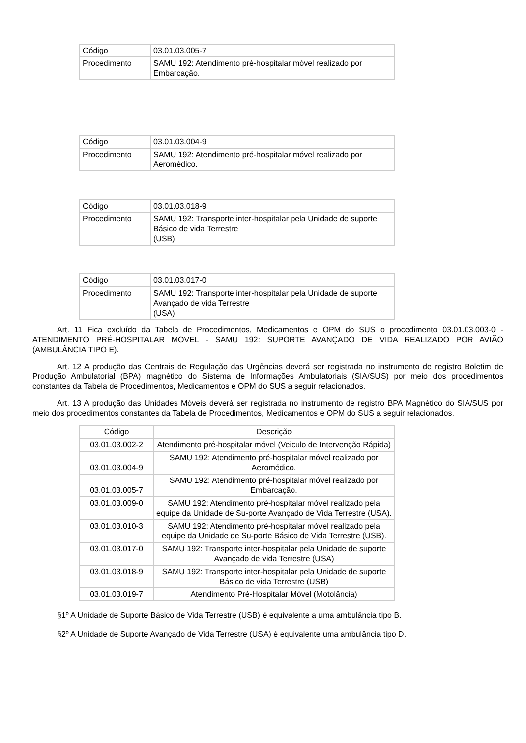| Código | 03.01.03.005-7 |
| Procedimento | SAMU 192: Atendimento pré-hospitalar móvel realizado por Embarcação. |
| Código | 03.01.03.004-9 |
| Procedimento | SAMU 192: Atendimento pré-hospitalar móvel realizado por Aeromédico. |
| Código | 03.01.03.018-9 |
| Procedimento | SAMU 192: Transporte inter-hospitalar pela Unidade de suporte Básico de vida Terrestre (USB) |
| Código | 03.01.03.017-0 |
| Procedimento | SAMU 192: Transporte inter-hospitalar pela Unidade de suporte Avançado de vida Terrestre (USA) |
Art. 11 Fica excluído da Tabela de Procedimentos, Medicamentos e OPM do SUS o procedimento 03.01.03.003-0 - ATENDIMENTO PRÉ-HOSPITALAR MOVEL - SAMU 192: SUPORTE AVANÇADO DE VIDA REALIZADO POR AVIÃO (AMBULÂNCIA TIPO E).
Art. 12 A produção das Centrais de Regulação das Urgências deverá ser registrada no instrumento de registro Boletim de Produção Ambulatorial (BPA) magnético do Sistema de Informações Ambulatoriais (SIA/SUS) por meio dos procedimentos constantes da Tabela de Procedimentos, Medicamentos e OPM do SUS a seguir relacionados.
Art. 13 A produção das Unidades Móveis deverá ser registrada no instrumento de registro BPA Magnético do SIA/SUS por meio dos procedimentos constantes da Tabela de Procedimentos, Medicamentos e OPM do SUS a seguir relacionados.
| Código | Descrição |
| --- | --- |
| 03.01.03.002-2 | Atendimento pré-hospitalar móvel (Veiculo de Intervenção Rápida) |
| 03.01.03.004-9 | SAMU 192: Atendimento pré-hospitalar móvel realizado por Aeromédico. |
| 03.01.03.005-7 | SAMU 192: Atendimento pré-hospitalar móvel realizado por Embarcação. |
| 03.01.03.009-0 | SAMU 192: Atendimento pré-hospitalar móvel realizado pela equipe da Unidade de Su-porte Avançado de Vida Terrestre (USA). |
| 03.01.03.010-3 | SAMU 192: Atendimento pré-hospitalar móvel realizado pela equipe da Unidade de Su-porte Básico de Vida Terrestre (USB). |
| 03.01.03.017-0 | SAMU 192: Transporte inter-hospitalar pela Unidade de suporte Avançado de vida Terrestre (USA) |
| 03.01.03.018-9 | SAMU 192: Transporte inter-hospitalar pela Unidade de suporte Básico de vida Terrestre (USB) |
| 03.01.03.019-7 | Atendimento Pré-Hospitalar Móvel (Motolância) |
§1º A Unidade de Suporte Básico de Vida Terrestre (USB) é equivalente a uma ambulância tipo B.
§2º A Unidade de Suporte Avançado de Vida Terrestre (USA) é equivalente uma ambulância tipo D.